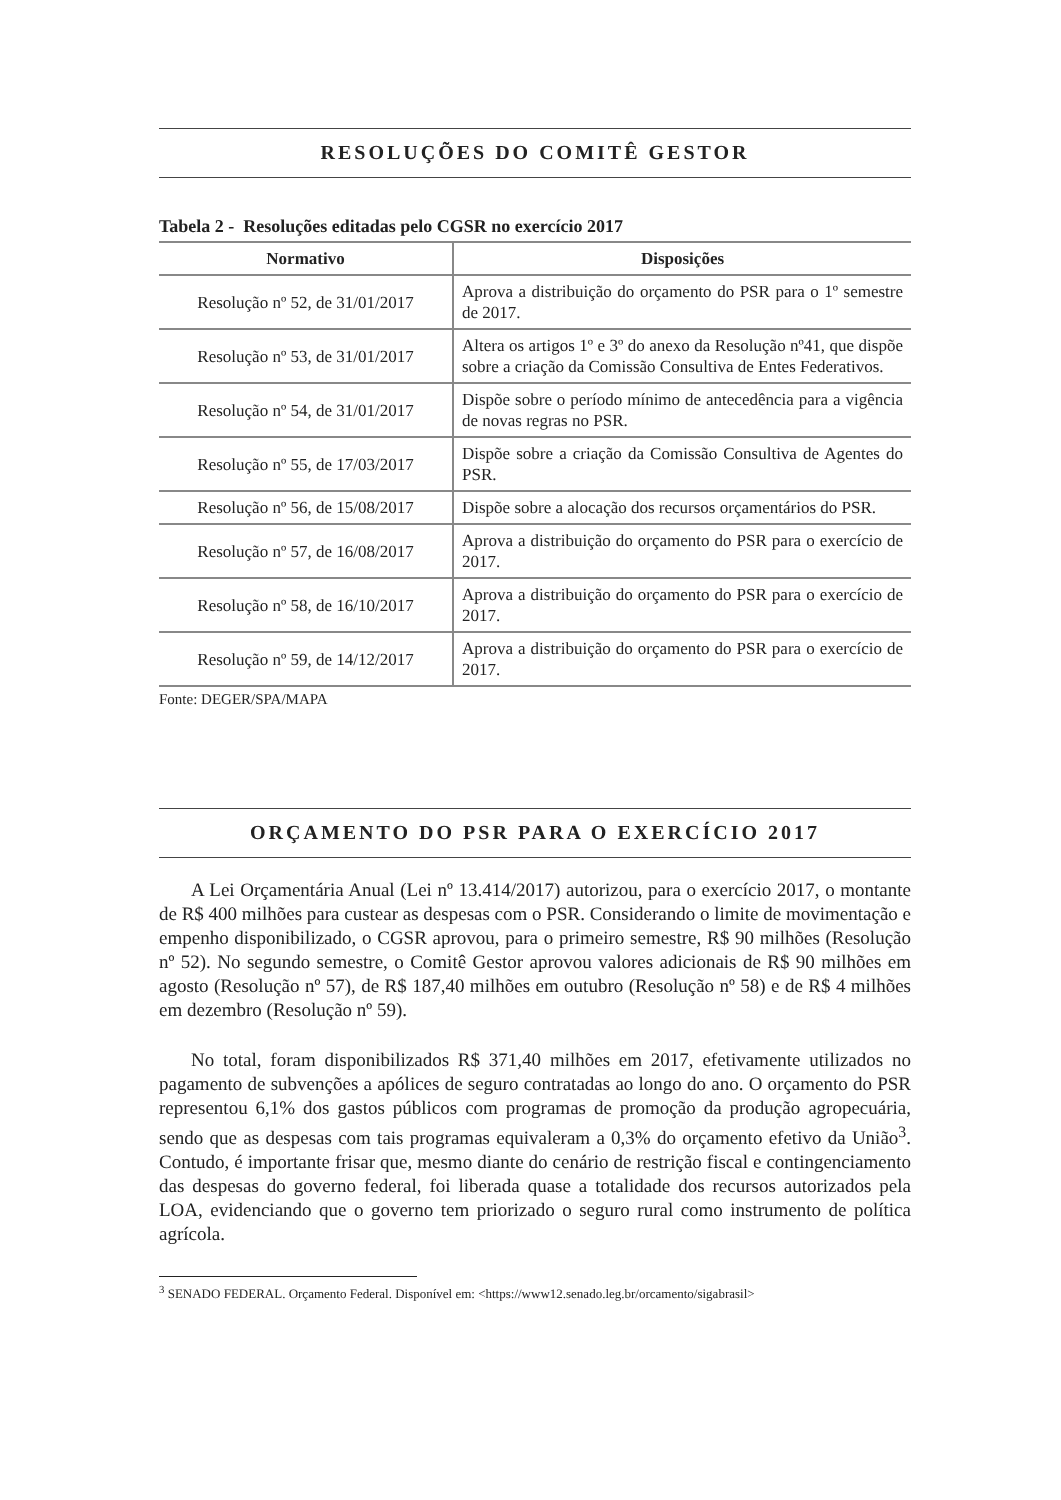RESOLUÇÕES DO COMITÊ GESTOR
Tabela 2 - Resoluções editadas pelo CGSR no exercício 2017
| Normativo | Disposições |
| --- | --- |
| Resolução nº 52, de 31/01/2017 | Aprova a distribuição do orçamento do PSR para o 1º semestre de 2017. |
| Resolução nº 53, de 31/01/2017 | Altera os artigos 1º e 3º do anexo da Resolução nº41, que dispõe sobre a criação da Comissão Consultiva de Entes Federativos. |
| Resolução nº 54, de 31/01/2017 | Dispõe sobre o período mínimo de antecedência para a vigência de novas regras no PSR. |
| Resolução nº 55, de 17/03/2017 | Dispõe sobre a criação da Comissão Consultiva de Agentes do PSR. |
| Resolução nº 56, de 15/08/2017 | Dispõe sobre a alocação dos recursos orçamentários do PSR. |
| Resolução nº 57, de 16/08/2017 | Aprova a distribuição do orçamento do PSR para o exercício de 2017. |
| Resolução nº 58, de 16/10/2017 | Aprova a distribuição do orçamento do PSR para o exercício de 2017. |
| Resolução nº 59, de 14/12/2017 | Aprova a distribuição do orçamento do PSR para o exercício de 2017. |
Fonte: DEGER/SPA/MAPA
ORÇAMENTO DO PSR PARA O EXERCÍCIO 2017
A Lei Orçamentária Anual (Lei nº 13.414/2017) autorizou, para o exercício 2017, o montante de R$ 400 milhões para custear as despesas com o PSR. Considerando o limite de movimentação e empenho disponibilizado, o CGSR aprovou, para o primeiro semestre, R$ 90 milhões (Resolução nº 52). No segundo semestre, o Comitê Gestor aprovou valores adicionais de R$ 90 milhões em agosto (Resolução nº 57), de R$ 187,40 milhões em outubro (Resolução nº 58) e de R$ 4 milhões em dezembro (Resolução nº 59).
No total, foram disponibilizados R$ 371,40 milhões em 2017, efetivamente utilizados no pagamento de subvenções a apólices de seguro contratadas ao longo do ano. O orçamento do PSR representou 6,1% dos gastos públicos com programas de promoção da produção agropecuária, sendo que as despesas com tais programas equivaleram a 0,3% do orçamento efetivo da União<sup>3</sup>. Contudo, é importante frisar que, mesmo diante do cenário de restrição fiscal e contingenciamento das despesas do governo federal, foi liberada quase a totalidade dos recursos autorizados pela LOA, evidenciando que o governo tem priorizado o seguro rural como instrumento de política agrícola.
<sup>3</sup> SENADO FEDERAL. Orçamento Federal. Disponível em: <https://www12.senado.leg.br/orcamento/sigabrasil>